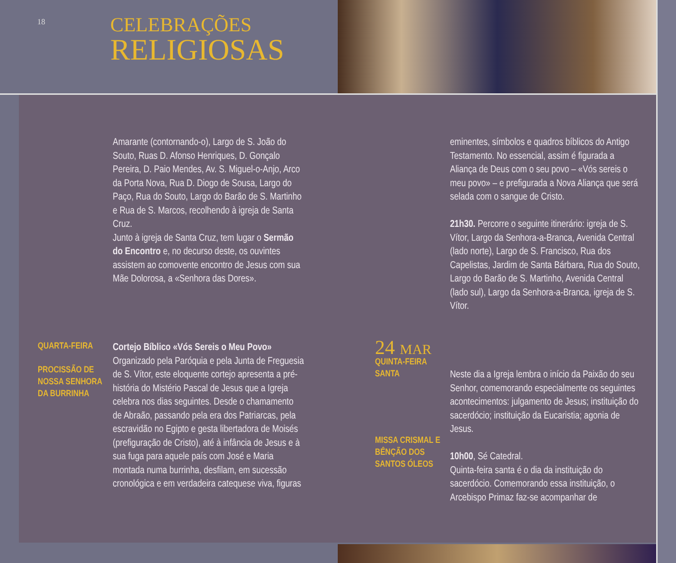18
CELEBRAÇÕES
RELIGIOSAS
Amarante (contornando-o), Largo de S. João do Souto, Ruas D. Afonso Henriques, D. Gonçalo Pereira, D. Paio Mendes, Av. S. Miguel-o-Anjo, Arco da Porta Nova, Rua D. Diogo de Sousa, Largo do Paço, Rua do Souto, Largo do Barão de S. Martinho e Rua de S. Marcos, recolhendo à igreja de Santa Cruz.
Junto à igreja de Santa Cruz, tem lugar o Sermão do Encontro e, no decurso deste, os ouvintes assistem ao comovente encontro de Jesus com sua Mãe Dolorosa, a «Senhora das Dores».
QUARTA-FEIRA
PROCISSÃO DE NOSSA SENHORA DA BURRINHA
Cortejo Bíblico «Vós Sereis o Meu Povo»
Organizado pela Paróquia e pela Junta de Freguesia de S. Vítor, este eloquente cortejo apresenta a pré-história do Mistério Pascal de Jesus que a Igreja celebra nos dias seguintes. Desde o chamamento de Abraão, passando pela era dos Patriarcas, pela escravidão no Egipto e gesta libertadora de Moisés (prefiguração de Cristo), até à infância de Jesus e à sua fuga para aquele país com José e Maria montada numa burrinha, desfilam, em sucessão cronológica e em verdadeira catequese viva, figuras
eminentes, símbolos e quadros bíblicos do Antigo Testamento. No essencial, assim é figurada a Aliança de Deus com o seu povo – «Vós sereis o meu povo» – e prefigurada a Nova Aliança que será selada com o sangue de Cristo.
21h30. Percorre o seguinte itinerário: igreja de S. Vítor, Largo da Senhora-a-Branca, Avenida Central (lado norte), Largo de S. Francisco, Rua dos Capelistas, Jardim de Santa Bárbara, Rua do Souto, Largo do Barão de S. Martinho, Avenida Central (lado sul), Largo da Senhora-a-Branca, igreja de S. Vítor.
24 MAR
QUINTA-FEIRA SANTA
MISSA CRISMAL E BÊNÇÃO DOS SANTOS ÓLEOS
Neste dia a Igreja lembra o início da Paixão do seu Senhor, comemorando especialmente os seguintes acontecimentos: julgamento de Jesus; instituição do sacerdócio; instituição da Eucaristia; agonia de Jesus.
10h00, Sé Catedral.
Quinta-feira santa é o dia da instituição do sacerdócio. Comemorando essa instituição, o Arcebispo Primaz faz-se acompanhar de